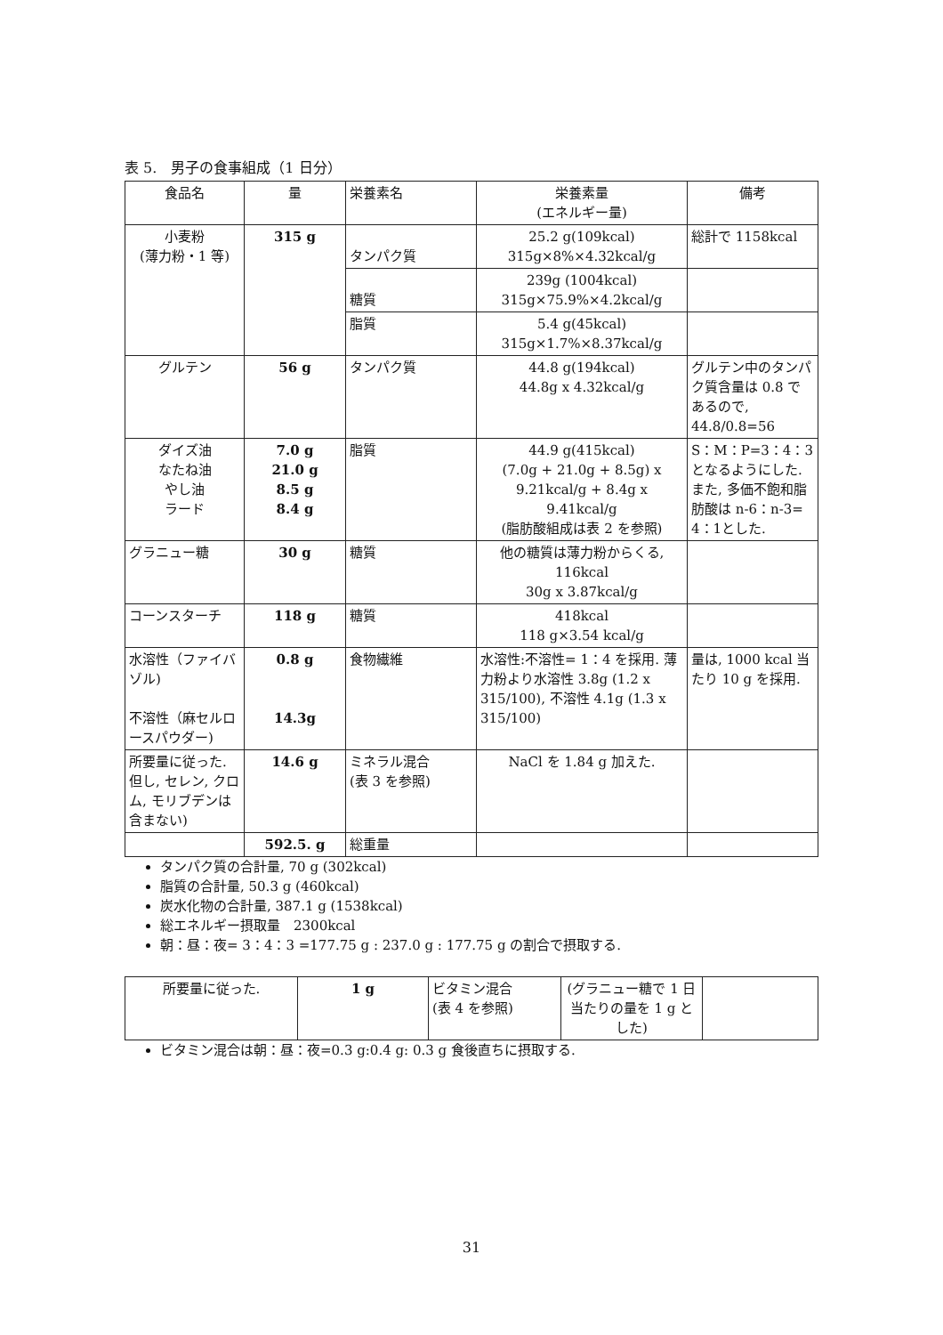表 5.　男子の食事組成（1 日分）
| 食品名 | 量 | 栄養素名 | 栄養素量 (エネルギー量) | 備考 |
| --- | --- | --- | --- | --- |
| 小麦粉 (薄力粉・1 等) | 315 g | タンパク質 | 25.2 g(109kcal) 315g×8%×4.32kcal/g | 総計で 1158kcal |
| | | 糖質 | 239g (1004kcal) 315g×75.9%×4.2kcal/g | |
| | | 脂質 | 5.4 g(45kcal) 315g×1.7%×8.37kcal/g | |
| グルテン | 56 g | タンパク質 | 44.8 g(194kcal) 44.8g x 4.32kcal/g | グルテン中のタンパク質含量は 0.8 であるので, 44.8/0.8=56 |
| ダイズ油 なたね油 やし油 ラード | 7.0 g 21.0 g 8.5 g 8.4 g | 脂質 | 44.9 g(415kcal) (7.0g + 21.0g + 8.5g) x 9.21kcal/g + 8.4g x 9.41kcal/g (脂肪酸組成は表 2 を参照) | S：M：P=3：4：3となるようにした. また, 多価不飽和脂肪酸は n-6：n-3= 4：1とした. |
| グラニュー糖 | 30 g | 糖質 | 他の糖質は薄力粉からくる, 116kcal 30g x 3.87kcal/g | |
| コーンスターチ | 118 g | 糖質 | 418kcal 118 g×3.54 kcal/g | |
| 水溶性（ファイバゾル) 不溶性（麻セルロースパウダー) | 0.8 g 14.3g | 食物繊維 | 水溶性:不溶性= 1：4 を採用. 薄力粉より水溶性 3.8g (1.2 x 315/100), 不溶性 4.1g (1.3 x 315/100) | 量は, 1000 kcal 当たり 10 g を採用. |
| 所要量に従った. 但し, セレン, クロム, モリブデンは含まない) | 14.6 g | ミネラル混合 (表 3 を参照) | NaCl を 1.84 g 加えた. | |
| | 592.5. g | 総重量 | | |
タンパク質の合計量, 70 g (302kcal)
脂質の合計量, 50.3 g (460kcal)
炭水化物の合計量, 387.1 g (1538kcal)
総エネルギー摂取量　2300kcal
朝：昼：夜= 3：4：3 =177.75 g : 237.0 g : 177.75 g の割合で摂取する.
| 所要量に従った. | 1 g | ビタミン混合 (表 4 を参照) | (グラニュー糖で 1 日当たりの量を 1 g とした) | |
ビタミン混合は朝：昼：夜=0.3 g:0.4 g: 0.3 g 食後直ちに摂取する.
31